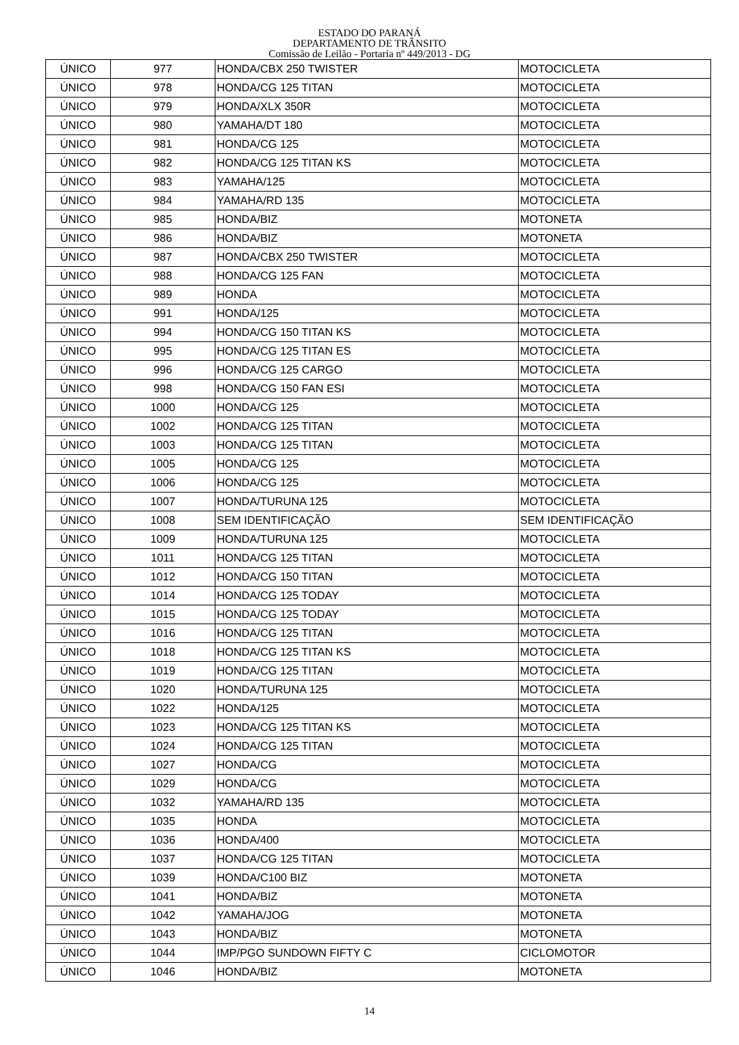ESTADO DO PARANÁ
DEPARTAMENTO DE TRÂNSITO
Comissão de Leilão - Portaria nº 449/2013 - DG
| ÚNICO | 977 | HONDA/CBX 250 TWISTER | MOTOCICLETA |
| ÚNICO | 978 | HONDA/CG 125 TITAN | MOTOCICLETA |
| ÚNICO | 979 | HONDA/XLX 350R | MOTOCICLETA |
| ÚNICO | 980 | YAMAHA/DT 180 | MOTOCICLETA |
| ÚNICO | 981 | HONDA/CG 125 | MOTOCICLETA |
| ÚNICO | 982 | HONDA/CG 125 TITAN KS | MOTOCICLETA |
| ÚNICO | 983 | YAMAHA/125 | MOTOCICLETA |
| ÚNICO | 984 | YAMAHA/RD 135 | MOTOCICLETA |
| ÚNICO | 985 | HONDA/BIZ | MOTONETA |
| ÚNICO | 986 | HONDA/BIZ | MOTONETA |
| ÚNICO | 987 | HONDA/CBX 250 TWISTER | MOTOCICLETA |
| ÚNICO | 988 | HONDA/CG 125 FAN | MOTOCICLETA |
| ÚNICO | 989 | HONDA | MOTOCICLETA |
| ÚNICO | 991 | HONDA/125 | MOTOCICLETA |
| ÚNICO | 994 | HONDA/CG 150 TITAN KS | MOTOCICLETA |
| ÚNICO | 995 | HONDA/CG 125 TITAN ES | MOTOCICLETA |
| ÚNICO | 996 | HONDA/CG 125 CARGO | MOTOCICLETA |
| ÚNICO | 998 | HONDA/CG 150 FAN ESI | MOTOCICLETA |
| ÚNICO | 1000 | HONDA/CG 125 | MOTOCICLETA |
| ÚNICO | 1002 | HONDA/CG 125 TITAN | MOTOCICLETA |
| ÚNICO | 1003 | HONDA/CG 125 TITAN | MOTOCICLETA |
| ÚNICO | 1005 | HONDA/CG 125 | MOTOCICLETA |
| ÚNICO | 1006 | HONDA/CG 125 | MOTOCICLETA |
| ÚNICO | 1007 | HONDA/TURUNA 125 | MOTOCICLETA |
| ÚNICO | 1008 | SEM IDENTIFICAÇÃO | SEM IDENTIFICAÇÃO |
| ÚNICO | 1009 | HONDA/TURUNA 125 | MOTOCICLETA |
| ÚNICO | 1011 | HONDA/CG 125 TITAN | MOTOCICLETA |
| ÚNICO | 1012 | HONDA/CG 150 TITAN | MOTOCICLETA |
| ÚNICO | 1014 | HONDA/CG 125 TODAY | MOTOCICLETA |
| ÚNICO | 1015 | HONDA/CG 125 TODAY | MOTOCICLETA |
| ÚNICO | 1016 | HONDA/CG 125 TITAN | MOTOCICLETA |
| ÚNICO | 1018 | HONDA/CG 125 TITAN KS | MOTOCICLETA |
| ÚNICO | 1019 | HONDA/CG 125 TITAN | MOTOCICLETA |
| ÚNICO | 1020 | HONDA/TURUNA 125 | MOTOCICLETA |
| ÚNICO | 1022 | HONDA/125 | MOTOCICLETA |
| ÚNICO | 1023 | HONDA/CG 125 TITAN KS | MOTOCICLETA |
| ÚNICO | 1024 | HONDA/CG 125 TITAN | MOTOCICLETA |
| ÚNICO | 1027 | HONDA/CG | MOTOCICLETA |
| ÚNICO | 1029 | HONDA/CG | MOTOCICLETA |
| ÚNICO | 1032 | YAMAHA/RD 135 | MOTOCICLETA |
| ÚNICO | 1035 | HONDA | MOTOCICLETA |
| ÚNICO | 1036 | HONDA/400 | MOTOCICLETA |
| ÚNICO | 1037 | HONDA/CG 125 TITAN | MOTOCICLETA |
| ÚNICO | 1039 | HONDA/C100 BIZ | MOTONETA |
| ÚNICO | 1041 | HONDA/BIZ | MOTONETA |
| ÚNICO | 1042 | YAMAHA/JOG | MOTONETA |
| ÚNICO | 1043 | HONDA/BIZ | MOTONETA |
| ÚNICO | 1044 | IMP/PGO SUNDOWN FIFTY C | CICLOMOTOR |
| ÚNICO | 1046 | HONDA/BIZ | MOTONETA |
14